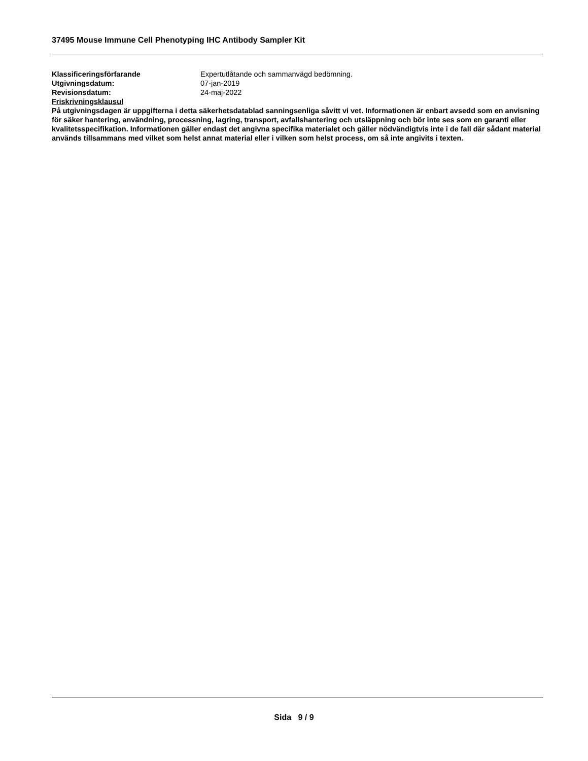37495 Mouse Immune Cell Phenotyping IHC Antibody Sampler Kit
Klassificeringsförfarande Expertutlåtande och sammanvägd bedömning.
Utgivningsdatum: 07-jan-2019
Revisionsdatum: 24-maj-2022
Friskrivningsklausul
På utgivningsdagen är uppgifterna i detta säkerhetsdatablad sanningsenliga såvitt vi vet. Informationen är enbart avsedd som en anvisning för säker hantering, användning, processning, lagring, transport, avfallshantering och utsläppning och bör inte ses som en garanti eller kvalitetsspecifikation. Informationen gäller endast det angivna specifika materialet och gäller nödvändigtvis inte i de fall där sådant material används tillsammans med vilket som helst annat material eller i vilken som helst process, om så inte angivits i texten.
Sida 9 / 9